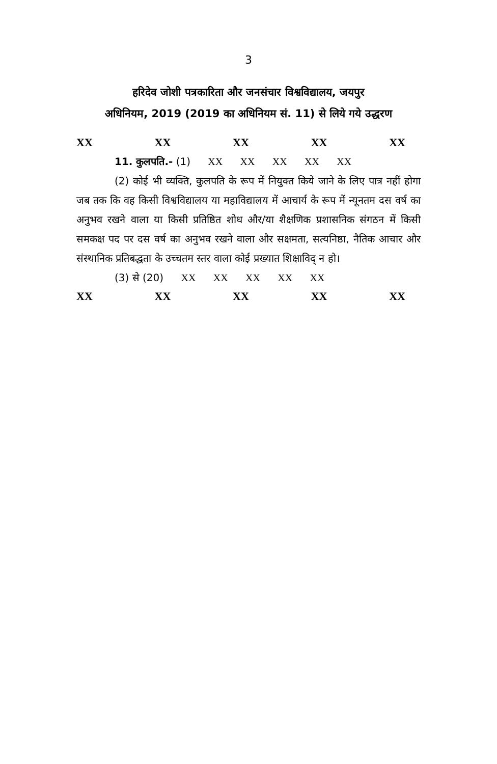3
हरिदेव जोशी पत्रकारिता और जनसंचार विश्वविद्यालय, जयपुर
अधिनियम, 2019 (2019 का अधिनियम सं. 11) से लिये गये उद्धरण
XX XX XX XX XX
11. कुलपति.- (1) XX XX XX XX XX
(2) कोई भी व्यक्ति, कुलपति के रूप में नियुक्त किये जाने के लिए पात्र नहीं होगा जब तक कि वह किसी विश्वविद्यालय या महाविद्यालय में आचार्य के रूप में न्यूनतम दस वर्ष का अनुभव रखने वाला या किसी प्रतिष्ठित शोध और/या शैक्षणिक प्रशासनिक संगठन में किसी समकक्ष पद पर दस वर्ष का अनुभव रखने वाला और सक्षमता, सत्यनिष्ठा, नैतिक आचार और संस्थानिक प्रतिबद्धता के उच्चतम स्तर वाला कोई प्रख्यात शिक्षाविद् न हो।
(3) से (20) XX XX XX XX XX
XX XX XX XX XX